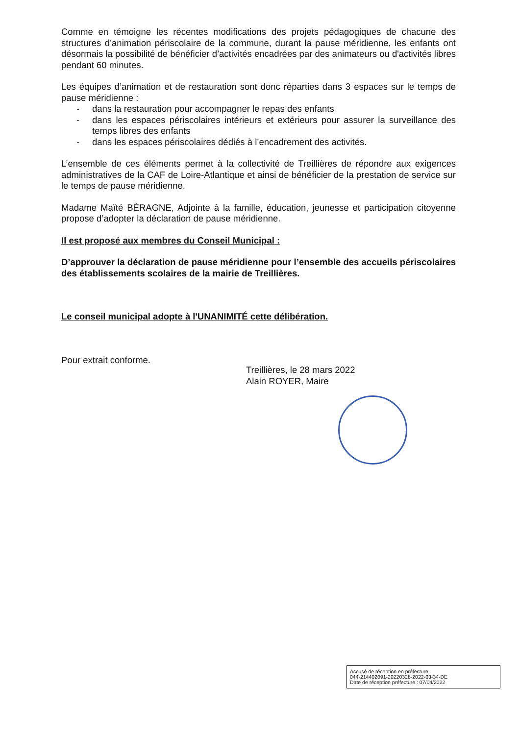Comme en témoigne les récentes modifications des projets pédagogiques de chacune des structures d’animation périscolaire de la commune, durant la pause méridienne, les enfants ont désormais la possibilité de bénéficier d’activités encadrées par des animateurs ou d'activités libres pendant 60 minutes.
Les équipes d’animation et de restauration sont donc réparties dans 3 espaces sur le temps de pause méridienne :
- dans la restauration pour accompagner le repas des enfants
- dans les espaces périscolaires intérieurs et extérieurs pour assurer la surveillance des temps libres des enfants
- dans les espaces périscolaires dédiés à l’encadrement des activités.
L’ensemble de ces éléments permet à la collectivité de Treillières de répondre aux exigences administratives de la CAF de Loire-Atlantique et ainsi de bénéficier de la prestation de service sur le temps de pause méridienne.
Madame Maïté BÉRAGNE, Adjointe à la famille, éducation, jeunesse et participation citoyenne propose d’adopter la déclaration de pause méridienne.
Il est proposé aux membres du Conseil Municipal :
D’approuver la déclaration de pause méridienne pour l’ensemble des accueils périscolaires des établissements scolaires de la mairie de Treillières.
Le conseil municipal adopte à l'UNANIMITÉ cette délibération.
Pour extrait conforme.
Treillières, le 28 mars 2022
Alain ROYER, Maire
Accusé de réception en préfecture
044-214402091-20220328-2022-03-34-DE
Date de réception préfecture : 07/04/2022